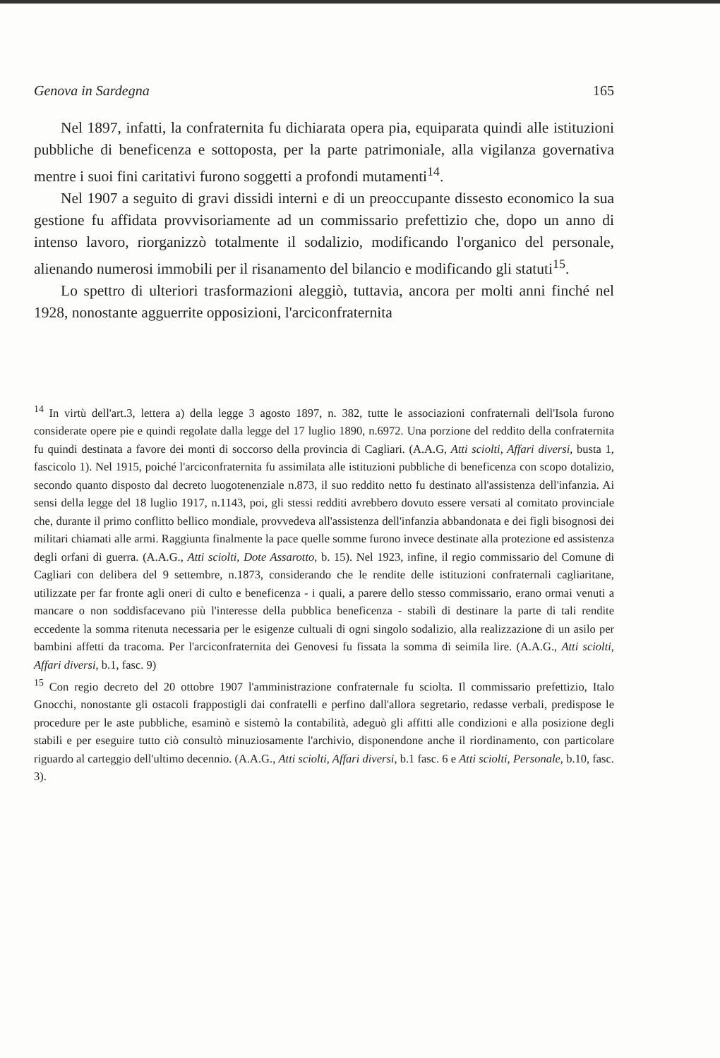Genova in Sardegna 165
Nel 1897, infatti, la confraternita fu dichiarata opera pia, equiparata quindi alle istituzioni pubbliche di beneficenza e sottoposta, per la parte patrimoniale, alla vigilanza governativa mentre i suoi fini caritativi furono soggetti a profondi mutamenti<sup>14</sup>.
Nel 1907 a seguito di gravi dissidi interni e di un preoccupante dissesto economico la sua gestione fu affidata provvisoriamente ad un commissario prefettizio che, dopo un anno di intenso lavoro, riorganizzò totalmente il sodalizio, modificando l'organico del personale, alienando numerosi immobili per il risanamento del bilancio e modificando gli statuti<sup>15</sup>.
Lo spettro di ulteriori trasformazioni aleggiò, tuttavia, ancora per molti anni finché nel 1928, nonostante agguerrite opposizioni, l'arciconfraternita
<sup>14</sup> In virtù dell'art.3, lettera a) della legge 3 agosto 1897, n. 382, tutte le associazioni confraternali dell'Isola furono considerate opere pie e quindi regolate dalla legge del 17 luglio 1890, n.6972. Una porzione del reddito della confraternita fu quindi destinata a favore dei monti di soccorso della provincia di Cagliari. (A.A.G, Atti sciolti, Affari diversi, busta 1, fascicolo 1). Nel 1915, poiché l'arciconfraternita fu assimilata alle istituzioni pubbliche di beneficenza con scopo dotalizio, secondo quanto disposto dal decreto luogotenenziale n.873, il suo reddito netto fu destinato all'assistenza dell'infanzia. Ai sensi della legge del 18 luglio 1917, n.1143, poi, gli stessi redditi avrebbero dovuto essere versati al comitato provinciale che, durante il primo conflitto bellico mondiale, provvedeva all'assistenza dell'infanzia abbandonata e dei figli bisognosi dei militari chiamati alle armi. Raggiunta finalmente la pace quelle somme furono invece destinate alla protezione ed assistenza degli orfani di guerra. (A.A.G., Atti sciolti, Dote Assarotto, b. 15). Nel 1923, infine, il regio commissario del Comune di Cagliari con delibera del 9 settembre, n.1873, considerando che le rendite delle istituzioni confraternali cagliaritane, utilizzate per far fronte agli oneri di culto e beneficenza - i quali, a parere dello stesso commissario, erano ormai venuti a mancare o non soddisfacevano più l'interesse della pubblica beneficenza - stabilì di destinare la parte di tali rendite eccedente la somma ritenuta necessaria per le esigenze cultuali di ogni singolo sodalizio, alla realizzazione di un asilo per bambini affetti da tracoma. Per l'arciconfraternita dei Genovesi fu fissata la somma di seimila lire. (A.A.G., Atti sciolti, Affari diversi, b.1, fasc. 9)
<sup>15</sup> Con regio decreto del 20 ottobre 1907 l'amministrazione confraternale fu sciolta. Il commissario prefettizio, Italo Gnocchi, nonostante gli ostacoli frappostigli dai confratelli e perfino dall'allora segretario, redasse verbali, predispose le procedure per le aste pubbliche, esaminò e sistemò la contabilità, adeguò gli affitti alle condizioni e alla posizione degli stabili e per eseguire tutto ciò consultò minuziosamente l'archivio, disponendone anche il riordinamento, con particolare riguardo al carteggio dell'ultimo decennio. (A.A.G., Atti sciolti, Affari diversi, b.1 fasc. 6 e Atti sciolti, Personale, b.10, fasc. 3).